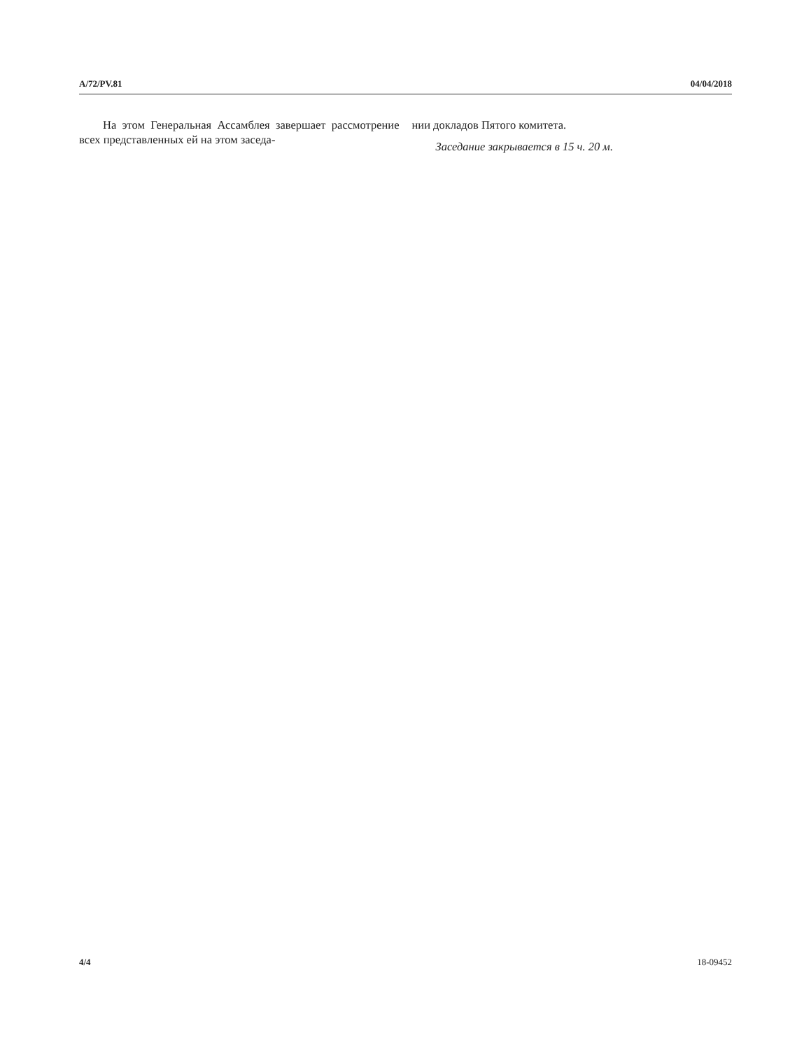A/72/PV.81 04/04/2018
На этом Генеральная Ассамблея завершает рассмотрение всех представленных ей на этом заседа-
нии докладов Пятого комитета.
Заседание закрывается в 15 ч. 20 м.
4/4 18-09452